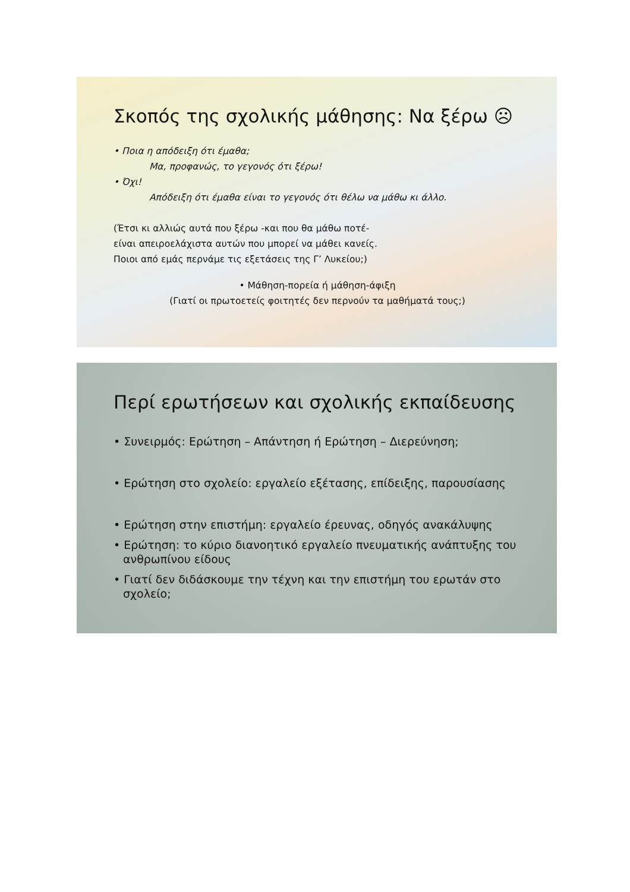Σκοπός της σχολικής μάθησης: Να ξέρω ☹
• Ποια η απόδειξη ότι έμαθα;
Μα, προφανώς, το γεγονός ότι ξέρω!
• Όχι!
Απόδειξη ότι έμαθα είναι το γεγονός ότι θέλω να μάθω κι άλλο.
(Έτσι κι αλλιώς αυτά που ξέρω -και που θα μάθω ποτέ-
είναι απειροελάχιστα αυτών που μπορεί να μάθει κανείς.
Ποιοι από εμάς περνάμε τις εξετάσεις της Γ’ Λυκείου;)
• Μάθηση-πορεία ή μάθηση-άφιξη
(Γιατί οι πρωτοετείς φοιτητές δεν περνούν τα μαθήματά τους;)
Περί ερωτήσεων και σχολικής εκπαίδευσης
• Συνειρμός: Ερώτηση – Απάντηση ή Ερώτηση – Διερεύνηση;
• Ερώτηση στο σχολείο: εργαλείο εξέτασης, επίδειξης, παρουσίασης
• Ερώτηση στην επιστήμη: εργαλείο έρευνας, οδηγός ανακάλυψης
• Ερώτηση: το κύριο διανοητικό εργαλείο πνευματικής ανάπτυξης του ανθρωπίνου είδους
• Γιατί δεν διδάσκουμε την τέχνη και την επιστήμη του ερωτάν στο σχολείο;